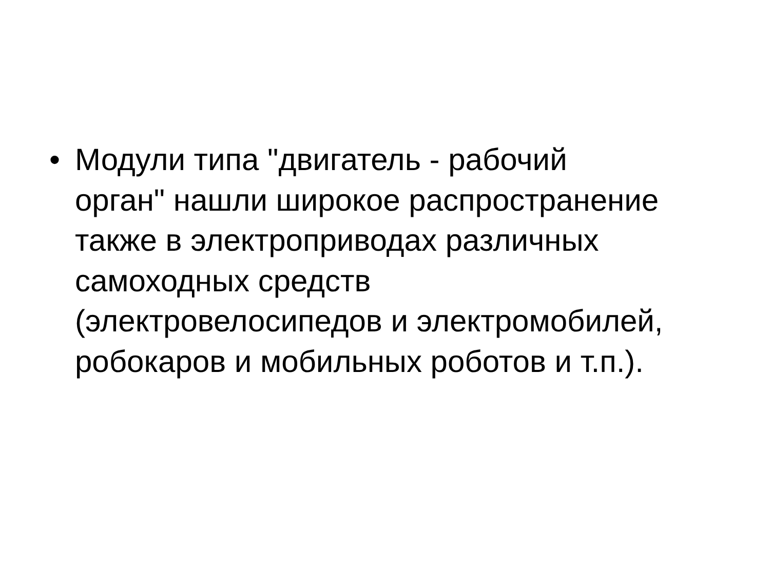• Модули типа "двигатель - рабочий
орган" нашли широкое распространение
также в электроприводах различных
самоходных средств
(электровелосипедов и электромобилей,
робокаров и мобильных роботов и т.п.).